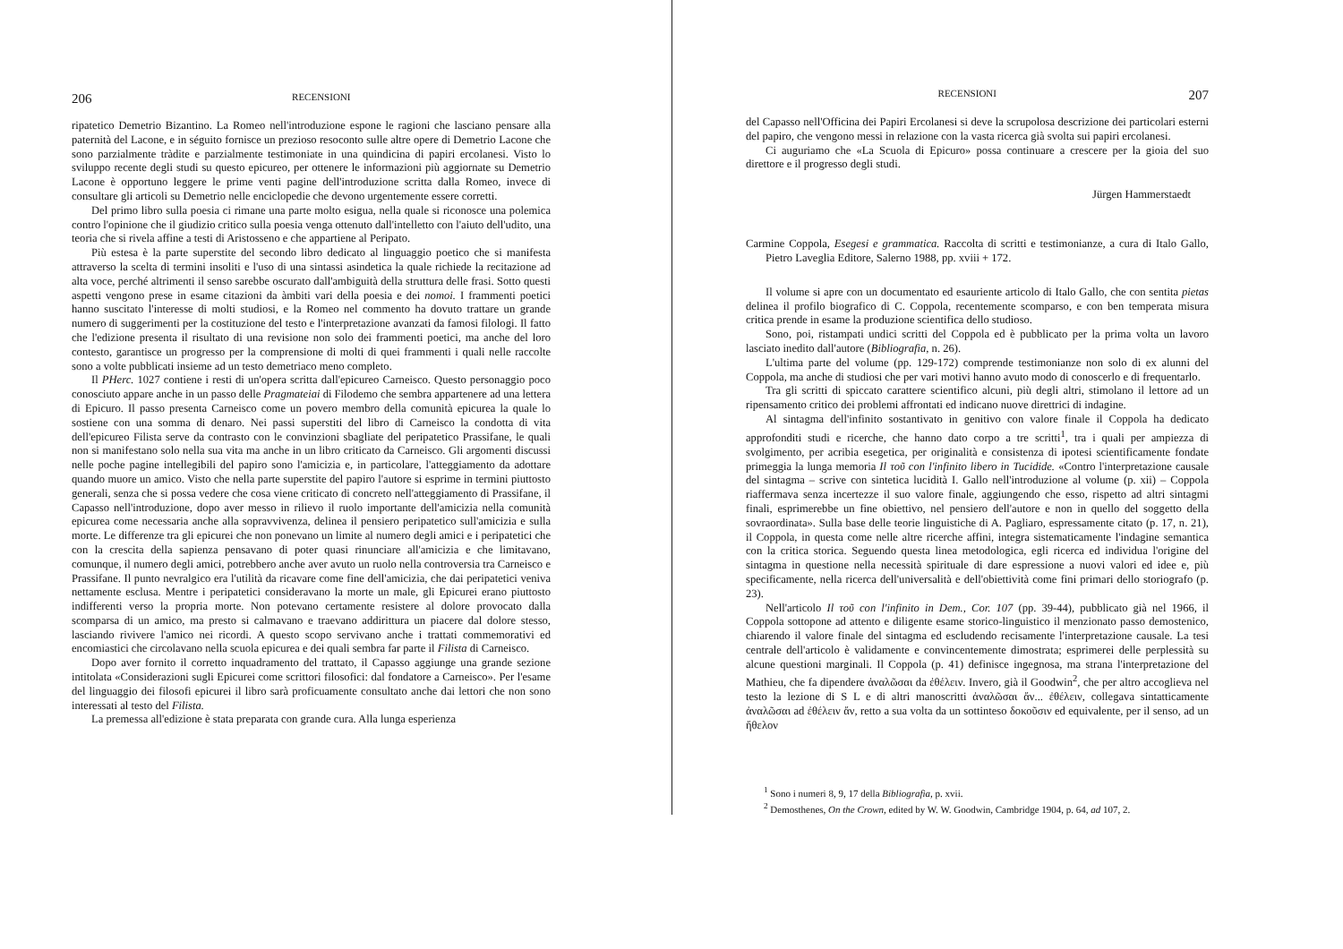206 RECENSIONI
ripatetico Demetrio Bizantino. La Romeo nell'introduzione espone le ragioni che lasciano pensare alla paternità del Lacone, e in séguito fornisce un prezioso resoconto sulle altre opere di Demetrio Lacone che sono parzialmente tràdite e parzialmente testimoniate in una quindicina di papiri ercolanesi. Visto lo sviluppo recente degli studi su questo epicureo, per ottenere le informazioni più aggiornate su Demetrio Lacone è opportuno leggere le prime venti pagine dell'introduzione scritta dalla Romeo, invece di consultare gli articoli su Demetrio nelle enciclopedie che devono urgentemente essere corretti.
Del primo libro sulla poesia ci rimane una parte molto esigua, nella quale si riconosce una polemica contro l'opinione che il giudizio critico sulla poesia venga ottenuto dall'intelletto con l'aiuto dell'udito, una teoria che si rivela affine a testi di Aristosseno e che appartiene al Peripato.
Più estesa è la parte superstite del secondo libro dedicato al linguaggio poetico che si manifesta attraverso la scelta di termini insoliti e l'uso di una sintassi asindetica la quale richiede la recitazione ad alta voce, perché altrimenti il senso sarebbe oscurato dall'ambiguità della struttura delle frasi. Sotto questi aspetti vengono prese in esame citazioni da àmbiti vari della poesia e dei nomoi. I frammenti poetici hanno suscitato l'interesse di molti studiosi, e la Romeo nel commento ha dovuto trattare un grande numero di suggerimenti per la costituzione del testo e l'interpretazione avanzati da famosi filologi. Il fatto che l'edizione presenta il risultato di una revisione non solo dei frammenti poetici, ma anche del loro contesto, garantisce un progresso per la comprensione di molti di quei frammenti i quali nelle raccolte sono a volte pubblicati insieme ad un testo demetriaco meno completo.
Il PHerc. 1027 contiene i resti di un'opera scritta dall'epicureo Carneisco. Questo personaggio poco conosciuto appare anche in un passo delle Pragmateiai di Filodemo che sembra appartenere ad una lettera di Epicuro. Il passo presenta Carneisco come un povero membro della comunità epicurea la quale lo sostiene con una somma di denaro. Nei passi superstiti del libro di Carneisco la condotta di vita dell'epicureo Filista serve da contrasto con le convinzioni sbagliate del peripatetico Prassifane, le quali non si manifestano solo nella sua vita ma anche in un libro criticato da Carneisco. Gli argomenti discussi nelle poche pagine intellegibili del papiro sono l'amicizia e, in particolare, l'atteggiamento da adottare quando muore un amico. Visto che nella parte superstite del papiro l'autore si esprime in termini piuttosto generali, senza che si possa vedere che cosa viene criticato di concreto nell'atteggiamento di Prassifane, il Capasso nell'introduzione, dopo aver messo in rilievo il ruolo importante dell'amicizia nella comunità epicurea come necessaria anche alla sopravvivenza, delinea il pensiero peripatetico sull'amicizia e sulla morte. Le differenze tra gli epicurei che non ponevano un limite al numero degli amici e i peripatetici che con la crescita della sapienza pensavano di poter quasi rinunciare all'amicizia e che limitavano, comunque, il numero degli amici, potrebbero anche aver avuto un ruolo nella controversia tra Carneisco e Prassifane. Il punto nevralgico era l'utilità da ricavare come fine dell'amicizia, che dai peripatetici veniva nettamente esclusa. Mentre i peripatetici consideravano la morte un male, gli Epicurei erano piuttosto indifferenti verso la propria morte. Non potevano certamente resistere al dolore provocato dalla scomparsa di un amico, ma presto si calmavano e traevano addirittura un piacere dal dolore stesso, lasciando rivivere l'amico nei ricordi. A questo scopo servivano anche i trattati commemorativi ed encomiastici che circolavano nella scuola epicurea e dei quali sembra far parte il Filista di Carneisco.
Dopo aver fornito il corretto inquadramento del trattato, il Capasso aggiunge una grande sezione intitolata «Considerazioni sugli Epicurei come scrittori filosofici: dal fondatore a Carneisco». Per l'esame del linguaggio dei filosofi epicurei il libro sarà proficuamente consultato anche dai lettori che non sono interessati al testo del Filista.
La premessa all'edizione è stata preparata con grande cura. Alla lunga esperienza
RECENSIONI 207
del Capasso nell'Officina dei Papiri Ercolanesi si deve la scrupolosa descrizione dei particolari esterni del papiro, che vengono messi in relazione con la vasta ricerca già svolta sui papiri ercolanesi.
Ci auguriamo che «La Scuola di Epicuro» possa continuare a crescere per la gioia del suo direttore e il progresso degli studi.
Jürgen Hammerstaedt
Carmine Coppola, Esegesi e grammatica. Raccolta di scritti e testimonianze, a cura di Italo Gallo, Pietro Laveglia Editore, Salerno 1988, pp. xviii + 172.
Il volume si apre con un documentato ed esauriente articolo di Italo Gallo, che con sentita pietas delinea il profilo biografico di C. Coppola, recentemente scomparso, e con ben temperata misura critica prende in esame la produzione scientifica dello studioso.
Sono, poi, ristampati undici scritti del Coppola ed è pubblicato per la prima volta un lavoro lasciato inedito dall'autore (Bibliografia, n. 26).
L'ultima parte del volume (pp. 129-172) comprende testimonianze non solo di ex alunni del Coppola, ma anche di studiosi che per vari motivi hanno avuto modo di conoscerlo e di frequentarlo.
Tra gli scritti di spiccato carattere scientifico alcuni, più degli altri, stimolano il lettore ad un ripensamento critico dei problemi affrontati ed indicano nuove direttrici di indagine.
Al sintagma dell'infinito sostantivato in genitivo con valore finale il Coppola ha dedicato approfonditi studi e ricerche, che hanno dato corpo a tre scritti<sup>1</sup>, tra i quali per ampiezza di svolgimento, per acribia esegetica, per originalità e consistenza di ipotesi scientificamente fondate primeggia la lunga memoria Il τοῦ con l'infinito libero in Tucidide. «Contro l'interpretazione causale del sintagma – scrive con sintetica lucidità I. Gallo nell'introduzione al volume (p. xii) – Coppola riaffermava senza incertezze il suo valore finale, aggiungendo che esso, rispetto ad altri sintagmi finali, esprimerebbe un fine obiettivo, nel pensiero dell'autore e non in quello del soggetto della sovraordinata». Sulla base delle teorie linguistiche di A. Pagliaro, espressamente citato (p. 17, n. 21), il Coppola, in questa come nelle altre ricerche affini, integra sistematicamente l'indagine semantica con la critica storica. Seguendo questa linea metodologica, egli ricerca ed individua l'origine del sintagma in questione nella necessità spirituale di dare espressione a nuovi valori ed idee e, più specificamente, nella ricerca dell'universalità e dell'obiettività come fini primari dello storiografo (p. 23).
Nell'articolo Il τοῦ con l'infinito in Dem., Cor. 107 (pp. 39-44), pubblicato già nel 1966, il Coppola sottopone ad attento e diligente esame storico-linguistico il menzionato passo demostenico, chiarendo il valore finale del sintagma ed escludendo recisamente l'interpretazione causale. La tesi centrale dell'articolo è validamente e convincentemente dimostrata; esprimerei delle perplessità su alcune questioni marginali. Il Coppola (p. 41) definisce ingegnosa, ma strana l'interpretazione del Mathieu, che fa dipendere ἀναλῶσαι da ἐθέλειν. Invero, già il Goodwin<sup>2</sup>, che per altro accoglieva nel testo la lezione di S L e di altri manoscritti ἀναλῶσαι ἄν... ἐθέλειν, collegava sintatticamente ἀναλῶσαι ad ἐθέλειν ἄν, retto a sua volta da un sottinteso δοκοῦσιν ed equivalente, per il senso, ad un ἤθελον
<sup>1</sup> Sono i numeri 8, 9, 17 della Bibliografia, p. xvii.
<sup>2</sup> Demosthenes, On the Crown, edited by W. W. Goodwin, Cambridge 1904, p. 64, ad 107, 2.